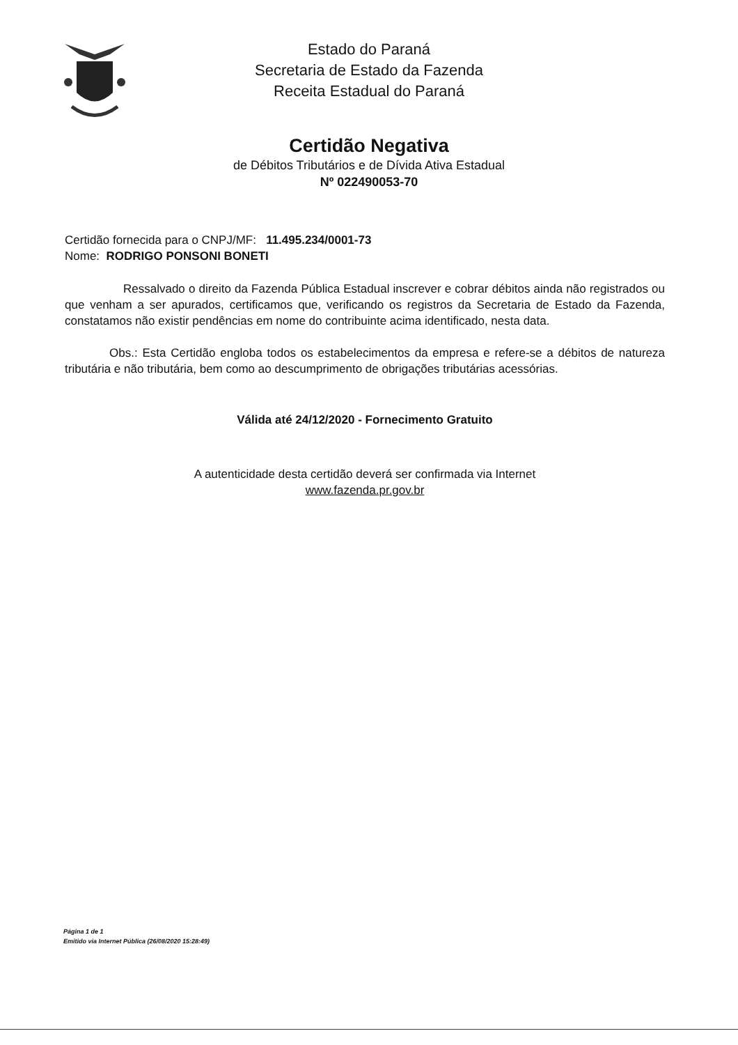Estado do Paraná
Secretaria de Estado da Fazenda
Receita Estadual do Paraná
Certidão Negativa
de Débitos Tributários e de Dívida Ativa Estadual
Nº 022490053-70
Certidão fornecida para o CNPJ/MF: 11.495.234/0001-73
Nome: RODRIGO PONSONI BONETI
Ressalvado o direito da Fazenda Pública Estadual inscrever e cobrar débitos ainda não registrados ou que venham a ser apurados, certificamos que, verificando os registros da Secretaria de Estado da Fazenda, constatamos não existir pendências em nome do contribuinte acima identificado, nesta data.
Obs.: Esta Certidão engloba todos os estabelecimentos da empresa e refere-se a débitos de natureza tributária e não tributária, bem como ao descumprimento de obrigações tributárias acessórias.
Válida até 24/12/2020 - Fornecimento Gratuito
A autenticidade desta certidão deverá ser confirmada via Internet
www.fazenda.pr.gov.br
Página 1 de 1
Emitido via Internet Pública (26/08/2020 15:28:49)